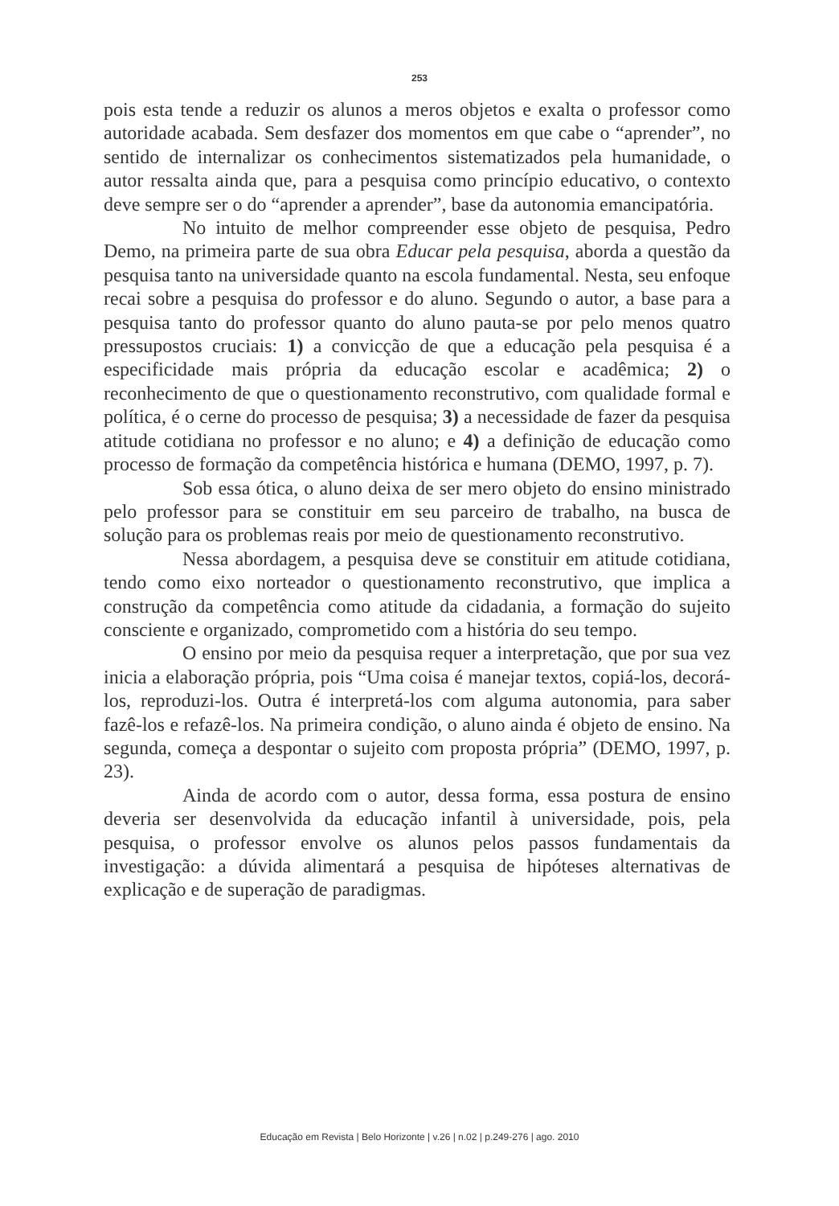253
pois esta tende a reduzir os alunos a meros objetos e exalta o professor como autoridade acabada. Sem desfazer dos momentos em que cabe o “aprender”, no sentido de internalizar os conhecimentos sistematizados pela humanidade, o autor ressalta ainda que, para a pesquisa como princípio educativo, o contexto deve sempre ser o do “aprender a aprender”, base da autonomia emancipatória.
No intuito de melhor compreender esse objeto de pesquisa, Pedro Demo, na primeira parte de sua obra Educar pela pesquisa, aborda a questão da pesquisa tanto na universidade quanto na escola fundamental. Nesta, seu enfoque recai sobre a pesquisa do professor e do aluno. Segundo o autor, a base para a pesquisa tanto do professor quanto do aluno pauta-se por pelo menos quatro pressupostos cruciais: 1) a convicção de que a educação pela pesquisa é a especificidade mais própria da educação escolar e acadêmica; 2) o reconhecimento de que o questionamento reconstrutivo, com qualidade formal e política, é o cerne do processo de pesquisa; 3) a necessidade de fazer da pesquisa atitude cotidiana no professor e no aluno; e 4) a definição de educação como processo de formação da competência histórica e humana (DEMO, 1997, p. 7).
Sob essa ótica, o aluno deixa de ser mero objeto do ensino ministrado pelo professor para se constituir em seu parceiro de trabalho, na busca de solução para os problemas reais por meio de questionamento reconstrutivo.
Nessa abordagem, a pesquisa deve se constituir em atitude cotidiana, tendo como eixo norteador o questionamento reconstrutivo, que implica a construção da competência como atitude da cidadania, a formação do sujeito consciente e organizado, comprometido com a história do seu tempo.
O ensino por meio da pesquisa requer a interpretação, que por sua vez inicia a elaboração própria, pois “Uma coisa é manejar textos, copiá-los, decorá-los, reproduzi-los. Outra é interpretá-los com alguma autonomia, para saber fazê-los e refazê-los. Na primeira condição, o aluno ainda é objeto de ensino. Na segunda, começa a despontar o sujeito com proposta própria” (DEMO, 1997, p. 23).
Ainda de acordo com o autor, dessa forma, essa postura de ensino deveria ser desenvolvida da educação infantil à universidade, pois, pela pesquisa, o professor envolve os alunos pelos passos fundamentais da investigação: a dúvida alimentará a pesquisa de hipóteses alternativas de explicação e de superação de paradigmas.
Educação em Revista | Belo Horizonte | v.26 | n.02 | p.249-276 | ago. 2010